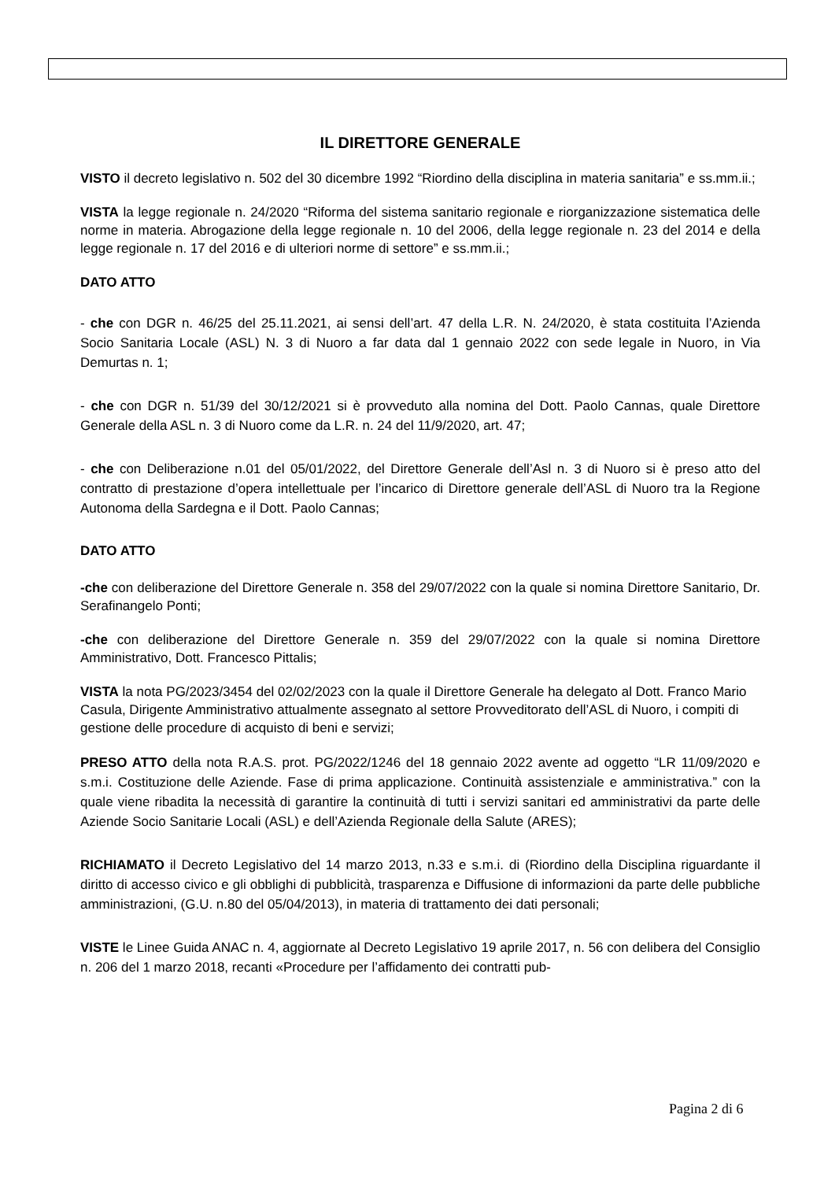IL DIRETTORE GENERALE
VISTO il decreto legislativo n. 502 del 30 dicembre 1992 “Riordino della disciplina in materia sanitaria” e ss.mm.ii.;
VISTA la legge regionale n. 24/2020 “Riforma del sistema sanitario regionale e riorganizzazione sistematica delle norme in materia. Abrogazione della legge regionale n. 10 del 2006, della legge regionale n. 23 del 2014 e della legge regionale n. 17 del 2016 e di ulteriori norme di settore” e ss.mm.ii.;
DATO ATTO
- che con DGR n. 46/25 del 25.11.2021, ai sensi dell’art. 47 della L.R. N. 24/2020, è stata costituita l’Azienda Socio Sanitaria Locale (ASL) N. 3 di Nuoro a far data dal 1 gennaio 2022 con sede legale in Nuoro, in Via Demurtas n. 1;
- che con DGR n. 51/39 del 30/12/2021 si è provveduto alla nomina del Dott. Paolo Cannas, quale Direttore Generale della ASL n. 3 di Nuoro come da L.R. n. 24 del 11/9/2020, art. 47;
- che con Deliberazione n.01 del 05/01/2022, del Direttore Generale dell’Asl n. 3 di Nuoro si è preso atto del contratto di prestazione d’opera intellettuale per l’incarico di Direttore generale dell’ASL di Nuoro tra la Regione Autonoma della Sardegna e il Dott. Paolo Cannas;
DATO ATTO
-che con deliberazione del Direttore Generale n. 358 del 29/07/2022 con la quale si nomina Direttore Sanitario, Dr. Serafinangelo Ponti;
-che con deliberazione del Direttore Generale n. 359 del 29/07/2022 con la quale si nomina Direttore Amministrativo, Dott. Francesco Pittalis;
VISTA la nota PG/2023/3454 del 02/02/2023 con la quale il Direttore Generale ha delegato al Dott. Franco Mario Casula, Dirigente Amministrativo attualmente assegnato al settore Provveditorato dell’ASL di Nuoro, i compiti di gestione delle procedure di acquisto di beni e servizi;
PRESO ATTO della nota R.A.S. prot. PG/2022/1246 del 18 gennaio 2022 avente ad oggetto “LR 11/09/2020 e s.m.i. Costituzione delle Aziende. Fase di prima applicazione. Continuità assistenziale e amministrativa.” con la quale viene ribadita la necessità di garantire la continuità di tutti i servizi sanitari ed amministrativi da parte delle Aziende Socio Sanitarie Locali (ASL) e dell’Azienda Regionale della Salute (ARES);
RICHIAMATO il Decreto Legislativo del 14 marzo 2013, n.33 e s.m.i. di (Riordino della Disciplina riguardante il diritto di accesso civico e gli obblighi di pubblicità, trasparenza e Diffusione di informazioni da parte delle pubbliche amministrazioni, (G.U. n.80 del 05/04/2013), in materia di trattamento dei dati personali;
VISTE le Linee Guida ANAC n. 4, aggiornate al Decreto Legislativo 19 aprile 2017, n. 56 con delibera del Consiglio n. 206 del 1 marzo 2018, recanti «Procedure per l’affidamento dei contratti pub-
Pagina 2 di 6